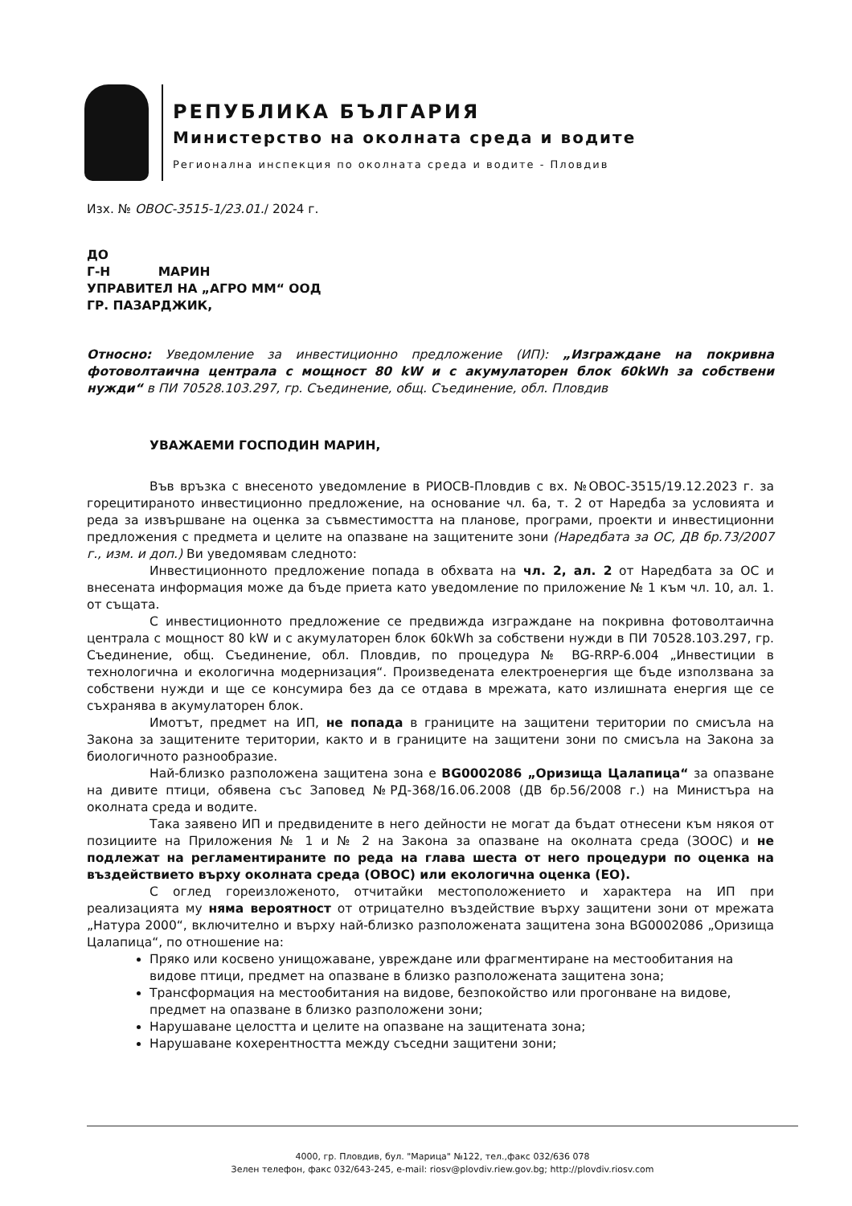РЕПУБЛИКА БЪЛГАРИЯ
Министерство на околната среда и водите
Регионална инспекция по околната среда и водите - Пловдив
Изх. № ОВОС-3515-1/23.01./ 2024 г.
ДО
Г-Н МАРИН
УПРАВИТЕЛ НА „АГРО ММ“ ООД
ГР. ПАЗАРДЖИК,
Относно: Уведомление за инвестиционно предложение (ИП): „Изграждане на покривна фотоволтаична централа с мощност 80 kW и с акумулаторен блок 60kWh за собствени нужди“ в ПИ 70528.103.297, гр. Съединение, общ. Съединение, обл. Пловдив
УВАЖАЕМИ ГОСПОДИН МАРИН,
Във връзка с внесеното уведомление в РИОСВ-Пловдив с вх. №ОВОС-3515/19.12.2023 г. за горецитираното инвестиционно предложение, на основание чл. 6а, т. 2 от Наредба за условията и реда за извършване на оценка за съвместимостта на планове, програми, проекти и инвестиционни предложения с предмета и целите на опазване на защитените зони (Наредбата за ОС, ДВ бр.73/2007 г., изм. и доп.) Ви уведомявам следното:
Инвестиционното предложение попада в обхвата на чл. 2, ал. 2 от Наредбата за ОС и внесената информация може да бъде приета като уведомление по приложение № 1 към чл. 10, ал. 1. от същата.
С инвестиционното предложение се предвижда изграждане на покривна фотоволтаична централа с мощност 80 kW и с акумулаторен блок 60kWh за собствени нужди в ПИ 70528.103.297, гр. Съединение, общ. Съединение, обл. Пловдив, по процедура № BG-RRP-6.004 „Инвестиции в технологична и екологична модернизация“. Произведената електроенергия ще бъде използвана за собствени нужди и ще се консумира без да се отдава в мрежата, като излишната енергия ще се съхранява в акумулаторен блок.
Имотът, предмет на ИП, не попада в границите на защитени територии по смисъла на Закона за защитените територии, както и в границите на защитени зони по смисъла на Закона за биологичното разнообразие.
Най-близко разположена защитена зона е BG0002086 „Оризища Цалапица“ за опазване на дивите птици, обявена със Заповед №РД-368/16.06.2008 (ДВ бр.56/2008 г.) на Министъра на околната среда и водите.
Така заявено ИП и предвидените в него дейности не могат да бъдат отнесени към някоя от позициите на Приложения № 1 и № 2 на Закона за опазване на околната среда (ЗООС) и не подлежат на регламентираните по реда на глава шеста от него процедури по оценка на въздействието върху околната среда (ОВОС) или екологична оценка (ЕО).
С оглед гореизложеното, отчитайки местоположението и характера на ИП при реализацията му няма вероятност от отрицателно въздействие върху защитени зони от мрежата „Натура 2000“, включително и върху най-близко разположената защитена зона BG0002086 „Оризища Цалапица“, по отношение на:
Пряко или косвено унищожаване, увреждане или фрагментиране на местообитания на видове птици, предмет на опазване в близко разположената защитена зона;
Трансформация на местообитания на видове, безпокойство или прогонване на видове, предмет на опазване в близко разположени зони;
Нарушаване целостта и целите на опазване на защитената зона;
Нарушаване кохерентността между съседни защитени зони;
4000, гр. Пловдив, бул. "Марица" №122, тел.,факс 032/636 078
Зелен телефон, факс 032/643-245, e-mail: riosv@plovdiv.riew.gov.bg; http://plovdiv.riosv.com